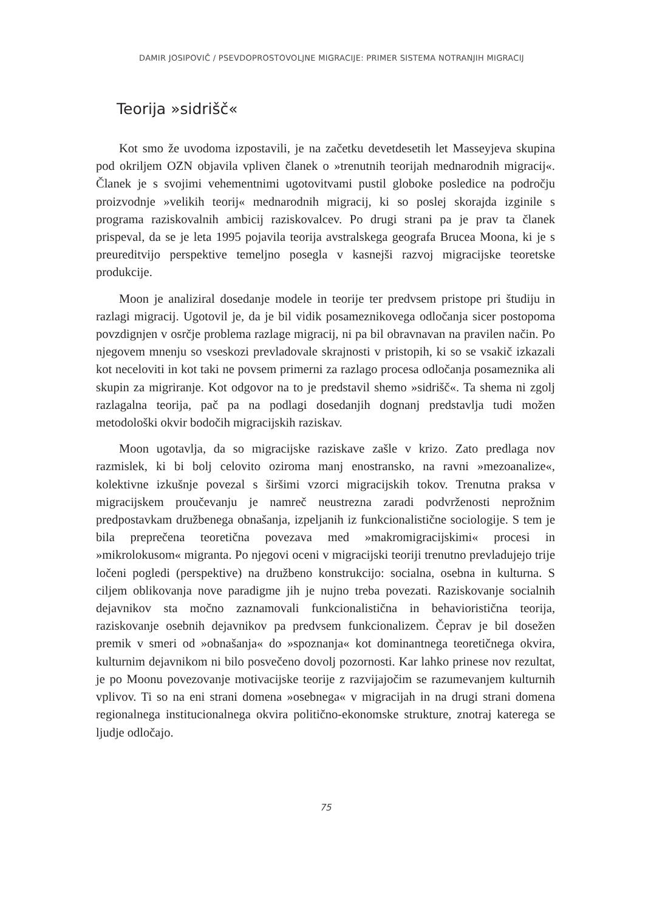DAMIR JOSIPOVIČ / PSEVDOPROSTOVOLJNE MIGRACIJE: PRIMER SISTEMA NOTRANJIH MIGRACIJ
Teorija »sidrišč«
Kot smo že uvodoma izpostavili, je na začetku devetdesetih let Masseyjeva skupina pod okriljem OZN objavila vpliven članek o »trenutnih teorijah mednarodnih migracij«. Članek je s svojimi vehementnimi ugotovitvami pustil globoke posledice na področju proizvodnje »velikih teorij« mednarodnih migracij, ki so poslej skorajda izginile s programa raziskovalnih ambicij raziskovalcev. Po drugi strani pa je prav ta članek prispeval, da se je leta 1995 pojavila teorija avstralskega geografa Brucea Moona, ki je s preureditvijo perspektive temeljno posegla v kasnejši razvoj migracijske teoretske produkcije.
Moon je analiziral dosedanje modele in teorije ter predvsem pristope pri študiju in razlagi migracij. Ugotovil je, da je bil vidik posameznikovega odločanja sicer postopoma povzdignjen v osrčje problema razlage migracij, ni pa bil obravnavan na pravilen način. Po njegovem mnenju so vseskozi prevladovale skrajnosti v pristopih, ki so se vsakič izkazali kot neceloviti in kot taki ne povsem primerni za razlago procesa odločanja posameznika ali skupin za migriranje. Kot odgovor na to je predstavil shemo »sidrišč«. Ta shema ni zgolj razlagalna teorija, pač pa na podlagi dosedanjih dognanj predstavlja tudi možen metodološki okvir bodočih migracijskih raziskav.
Moon ugotavlja, da so migracijske raziskave zašle v krizo. Zato predlaga nov razmislek, ki bi bolj celovito oziroma manj enostransko, na ravni »mezoanalize«, kolektivne izkušnje povezal s širšimi vzorci migracijskih tokov. Trenutna praksa v migracijskem proučevanju je namreč neustrezna zaradi podvrženosti neprožnim predpostavkam družbenega obnašanja, izpeljanih iz funkcionalistične sociologije. S tem je bila preprečena teoretična povezava med »makromigracijskimi« procesi in »mikrolokusom« migranta. Po njegovi oceni v migracijski teoriji trenutno prevladujejo trije ločeni pogledi (perspektive) na družbeno konstrukcijo: socialna, osebna in kulturna. S ciljem oblikovanja nove paradigme jih je nujno treba povezati. Raziskovanje socialnih dejavnikov sta močno zaznamovali funkcionalistična in behavioristična teorija, raziskovanje osebnih dejavnikov pa predvsem funkcionalizem. Čeprav je bil dosežen premik v smeri od »obnašanja« do »spoznanja« kot dominantnega teoretičnega okvira, kulturnim dejavnikom ni bilo posvečeno dovolj pozornosti. Kar lahko prinese nov rezultat, je po Moonu povezovanje motivacijske teorije z razvijajočim se razumevanjem kulturnih vplivov. Ti so na eni strani domena »osebnega« v migracijah in na drugi strani domena regionalnega institucionalnega okvira politično-ekonomske strukture, znotraj katerega se ljudje odločajo.
75